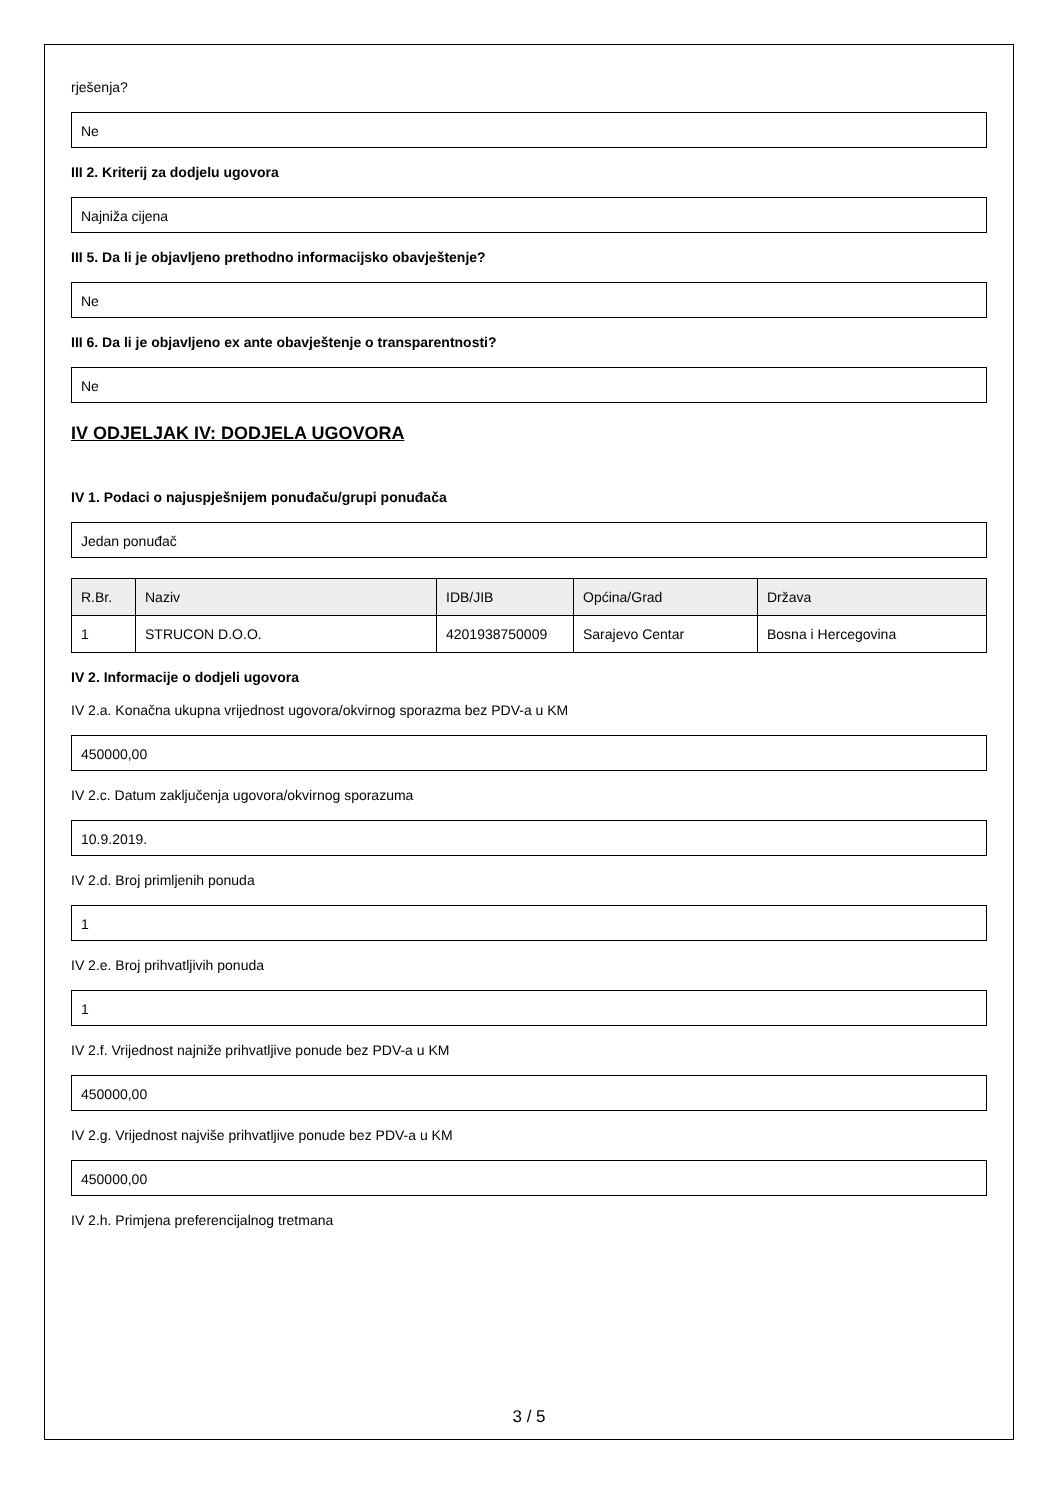rješenja?
Ne
III 2. Kriterij za dodjelu ugovora
Najniža cijena
III 5. Da li je objavljeno prethodno informacijsko obavještenje?
Ne
III 6. Da li je objavljeno ex ante obavještenje o transparentnosti?
Ne
IV ODJELJAK IV: DODJELA UGOVORA
IV 1. Podaci o najuspješnijem ponuđaču/grupi ponuđača
Jedan ponuđač
| R.Br. | Naziv | IDB/JIB | Općina/Grad | Država |
| --- | --- | --- | --- | --- |
| 1 | STRUCON D.O.O. | 4201938750009 | Sarajevo Centar | Bosna i Hercegovina |
IV 2. Informacije o dodjeli ugovora
IV 2.a. Konačna ukupna vrijednost ugovora/okvirnog sporazma bez PDV-a u KM
450000,00
IV 2.c. Datum zaključenja ugovora/okvirnog sporazuma
10.9.2019.
IV 2.d. Broj primljenih ponuda
1
IV 2.e. Broj prihvatljivih ponuda
1
IV 2.f. Vrijednost najniže prihvatljive ponude bez PDV-a u KM
450000,00
IV 2.g. Vrijednost najviše prihvatljive ponude bez PDV-a u KM
450000,00
IV 2.h. Primjena preferencijalnog tretmana
3 / 5